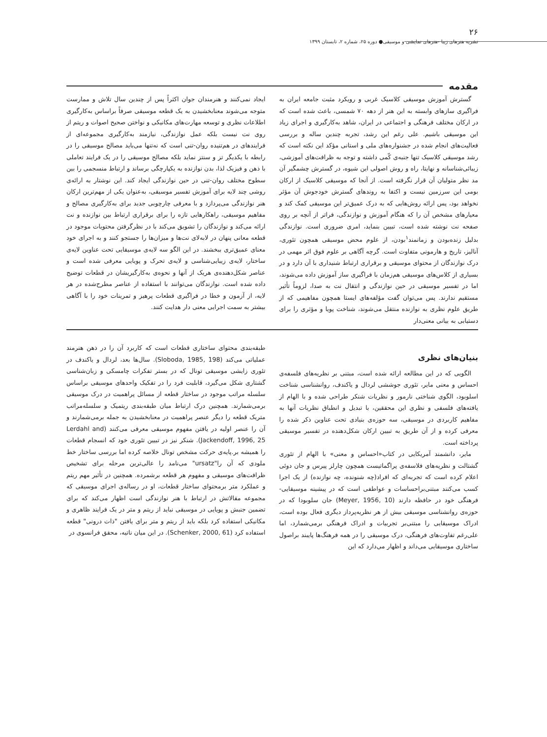۲۶
نشریه هنرهای زیبا -هنرهای نمایشی و موسیقی● دوره ۲۵، شماره ۲، تابستان ۱۳۹۹
مقدمه
گسترش آموزش موسیقی کلاسیک غربی و رویکرد مثبت جامعه ایران به فراگیری سازهای وابسته به این هنر از دهه ۷۰ شمسی، باعث شده است که در ارکان مختلف فرهنگی و اجتماعی در ایران، شاهد به‌کارگیری و اجرای زیاد این موسیقی باشیم. علی رغم این رشد، تجربه چندین ساله و بررسی فعالیت‌های انجام شده در جشنواره‌های ملی و استانی مؤکد این نکته است که رشد موسیقی کلاسیک تنها جنبه‌ی کّمی داشته و توجه به ظرافت‌های آموزشی، زیبائی‌شناسانه و نهایتا، راه و روش اصولی این شیوه، در گسترش چشمگیر آن مد نظر متولیان آن قرار نگرفته است. از آنجا که موسیقی کلاسیک از ارکان بومی این سرزمین نیست و اکتفا به روندهای گسترش خودجوش آن مؤثر نخواهد بود، پس ارائه روش‌هایی که به درک عمیق‌تر این موسیقی کمک کند و معیارهای مشخص آن را که هنگام آموزش و نوازندگی، فراتر از آنچه بر روی صفحه نت نوشته شده است، تبیین بنماید، امری ضروری است. نوازندگی بدلیل زنده‌بودن و زمانمند<sup>۱</sup>بودن، از علوم محض موسیقی همچون تئوری، آنالیز، تاریخ و هارمونی متفاوت است. گرچه آگاهی بر علوم فوق اثر مهمی در درک نوازندگان از محتوای موسیقی و برقراری ارتباط شنیداری با آن دارد و در بسیاری از کلاس‌های موسیقی هم‌زمان با فراگیری ساز آموزش داده می‌شوند، اما در تفسیر موسیقی در حین نوازندگی و انتقال نت به صدا، لزوماً تأثیر مستقیم ندارند. پس می‌توان گفت مؤلفه‌های ایستا همچون مفاهیمی که از طریق علوم نظری به نوازنده منتقل می‌شوند، شناخت پویا و مؤثری را برای دستیابی به بیانی معنی‌دار
ایجاد نمی‌کنند و هنرمندان جوان اکثراً پس از چندین سال تلاش و ممارست متوجه می‌شوند معنابخشیدن به یک قطعه موسیقی صرفاً براساس به‌کارگیری اطلاعات نظری و توسعه مهارت‌های مکانیکی و نواختن صحیح اصوات و ریتم از روی نت نیست بلکه عمل نوازندگی، نیازمند به‌کارگیری مجموعه‌ای از فرایندهای در هم‌تنیده روان-تنی است که نه‌تنها می‌باید مصالح موسیقی را در رابطه با یکدیگر تز و سنتز نماید بلکه مصالح موسیقی را در یک فرایند تعاملی با ذهن و فیزیک لذا، بدن نوازنده به یکپارچگی برساند و ارتباط منسجمی را بین سطوح مختلف روان-تنی در حین نوازندگی ایجاد کند. این نوشتار به ارائه‌ی روشی چند لایه برای آموزش تفسیر موسیقی، به‌عنوان یکی از مهم‌ترین ارکان هنر نوازندگی می‌پردازد و با معرفی چارچوبی جدید برای به‌کارگیری مصالح و مفاهیم موسیقی، راهکارهایی تازه را برای برقراری ارتباط بین نوازنده و نت ارائه می‌کند و نوازندگان را تشویق می‌کند با در نظرگرفتن محتویات موجود در قطعه معانی پنهان در لابه‌لای نت‌ها و میزان‌ها را جستجو کنند و به اجرای خود معنای عمیق‌تری ببخشند. در این الگو سه لایه‌ی موسیقایی تحت عناوین لایه‌ی ساختار، لایه‌ی زیبایی‌شناسی و لایه‌ی تحرک و پویایی معرفی شده است و عناصر شکل‌دهنده‌ی هریک از آنها و نحوه‌ی به‌کارگیریشان در قطعات توضیح داده شده است. نوازندگان می‌توانند با استفاده از عناصر مطرح‌شده در هر لایه، از آزمون و خطا در فراگیری قطعات پرهیز و تمرینات خود را با آگاهی بیشتر به سمت اجرایی معنی دار هدایت کنند.
بنیان‌های نظری
الگویی که در این مطالعه ارائه شده است، مبتنی بر نظریه‌های فلسفه‌ی احساس و معنی مایر، تئوری جوششی لردال و یاکندف، روانشناسی شناخت اسلوبود، الگوی شناختی نارمور و نظریات شنکر طراحی شده و با الهام از یافته‌های فلسفی و نظری این محققین، با تبدیل و انطباق نظریات آنها به مفاهیم کاربردی در موسیقی، سه حوزه‌ی بنیادی تحت عناوین ذکر شده را معرفی کرده و از آن طریق به تبیین ارکان شکل‌دهنده در تفسیر موسیقی پرداخته است.
مایر، دانشمند آمریکایی در کتاب«احساس و معنی» با الهام از تئوری گشتالت و نظریه‌های فلاسفه‌ی پراگماتیست همچون چارلز پیرس و جان دوئی اعلام کرده است که تجربه‌ای که افراد(چه شنونده، چه نوازنده) از یک اجرا کسب می‌کنند مبتنی‌براحساسات و عواطفی است که در پیشینه موسیقایی-فرهنگی خود در حافظه دارند (Meyer, 1956, 10) جان سلوبودا که در حوزه‌ی روانشناسی موسیقی بیش از هر نظریه‌پرداز دیگری فعال بوده است، ادراک موسیقایی را مبتنی‌بر تجربیات و ادراک فرهنگی برمی‌شمارد، اما علی‌رغم تفاوت‌های فرهنگی، درک موسیقی را در همه فرهنگ‌ها پایبند براصول ساختاری موسیقایی می‌داند و اظهار می‌دارد که این
طبقه‌بندی محتوای ساختاری قطعات است که کاربرد آن را در ذهن هنرمند عملیاتی می‌کند (Sloboda, 1985, 198). سال‌ها بعد، لردال و یاکندف در تئوری زایشی موسیقی تونال که در بستر تفکرات چامسکی و زبان‌شناسی گشتاری شکل می‌گیرد، قابلیت فرد را در تفکیک واحدهای موسیقی براساس سلسله مراتب موجود در ساختار قطعه از مسائل پراهمیت در درک موسیقی برمی‌شمارند. همچنین درک ارتباط میان طبقه‌بندی ریتمیک و سلسله‌مراتب متریک قطعه را دیگر عنصر پراهمیت در معنابخشیدن به جمله برمی‌شمارند و آن را عنصر اولیه در یافتن مفهوم موسیقی معرفی می‌کنند (Lerdahl and Jackendoff, 1996, 25). شنکر نیز در تبیین تئوری خود که انسجام قطعات را همیشه بر.پایه‌ی حرکت مشخص تونال خلاصه کرده اما بررسی ساختار خط ملودی که آن را"ursatz" می‌نامد را عالی‌ترین مرحله برای تشخیص ظرافت‌های موسیقی و مفهوم هر قطعه برشمرده. همچنین در تأثیر مهم ریتم و عملکرد متر برمحتوای ساختار قطعات، او در رساله‌ی اجرای موسیقی که مجموعه مقالاتش در ارتباط با هنر نوازندگی است اظهار می‌کند که برای تضمین جنبش و پویایی در موسیقی نباید از ریتم و متر در یک فرایند ظاهری و مکانیکی استفاده کرد بلکه باید از ریتم و متر برای یافتن "ذات درونی" قطعه استفاده کرد (Schenker, 2000, 61). در این میان ناتیه، محقق فرانسوی در